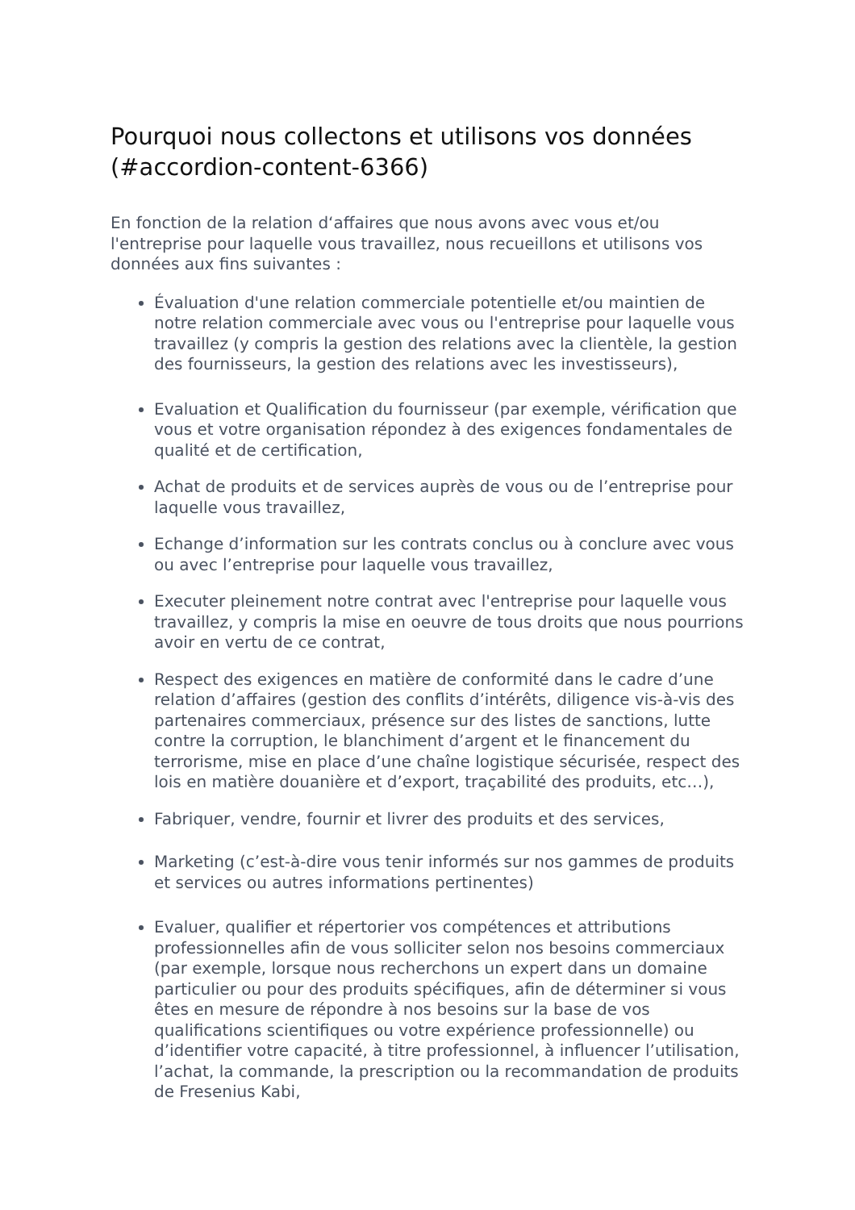Pourquoi nous collectons et utilisons vos données (#accordion-content-6366)
En fonction de la relation d‘affaires que nous avons avec vous et/ou l'entreprise pour laquelle vous travaillez, nous recueillons et utilisons vos données aux fins suivantes :
Évaluation d'une relation commerciale potentielle et/ou maintien de notre relation commerciale avec vous ou l'entreprise pour laquelle vous travaillez (y compris la gestion des relations avec la clientèle, la gestion des fournisseurs, la gestion des relations avec les investisseurs),
Evaluation et Qualification du fournisseur (par exemple, vérification que vous et votre organisation répondez à des exigences fondamentales de qualité et de certification,
Achat de produits et de services auprès de vous ou de l’entreprise pour laquelle vous travaillez,
Echange d’information sur les contrats conclus ou à conclure avec vous ou avec l’entreprise pour laquelle vous travaillez,
Executer pleinement notre contrat avec l'entreprise pour laquelle vous travaillez, y compris la mise en oeuvre de tous droits que nous pourrions avoir en vertu de ce contrat,
Respect des exigences en matière de conformité dans le cadre d’une relation d’affaires (gestion des conflits d’intérêts, diligence vis-à-vis des partenaires commerciaux, présence sur des listes de sanctions, lutte contre la corruption, le blanchiment d’argent et le financement du terrorisme, mise en place d’une chaîne logistique sécurisée, respect des lois en matière douanière et d’export, traçabilité des produits, etc…),
Fabriquer, vendre, fournir et livrer des produits et des services,
Marketing (c’est-à-dire vous tenir informés sur nos gammes de produits et services ou autres informations pertinentes)
Evaluer, qualifier et répertorier vos compétences et attributions professionnelles afin de vous solliciter selon nos besoins commerciaux (par exemple, lorsque nous recherchons un expert dans un domaine particulier ou pour des produits spécifiques, afin de déterminer si vous êtes en mesure de répondre à nos besoins sur la base de vos qualifications scientifiques ou votre expérience professionnelle) ou d’identifier votre capacité, à titre professionnel, à influencer l’utilisation, l’achat, la commande, la prescription ou la recommandation de produits de Fresenius Kabi,